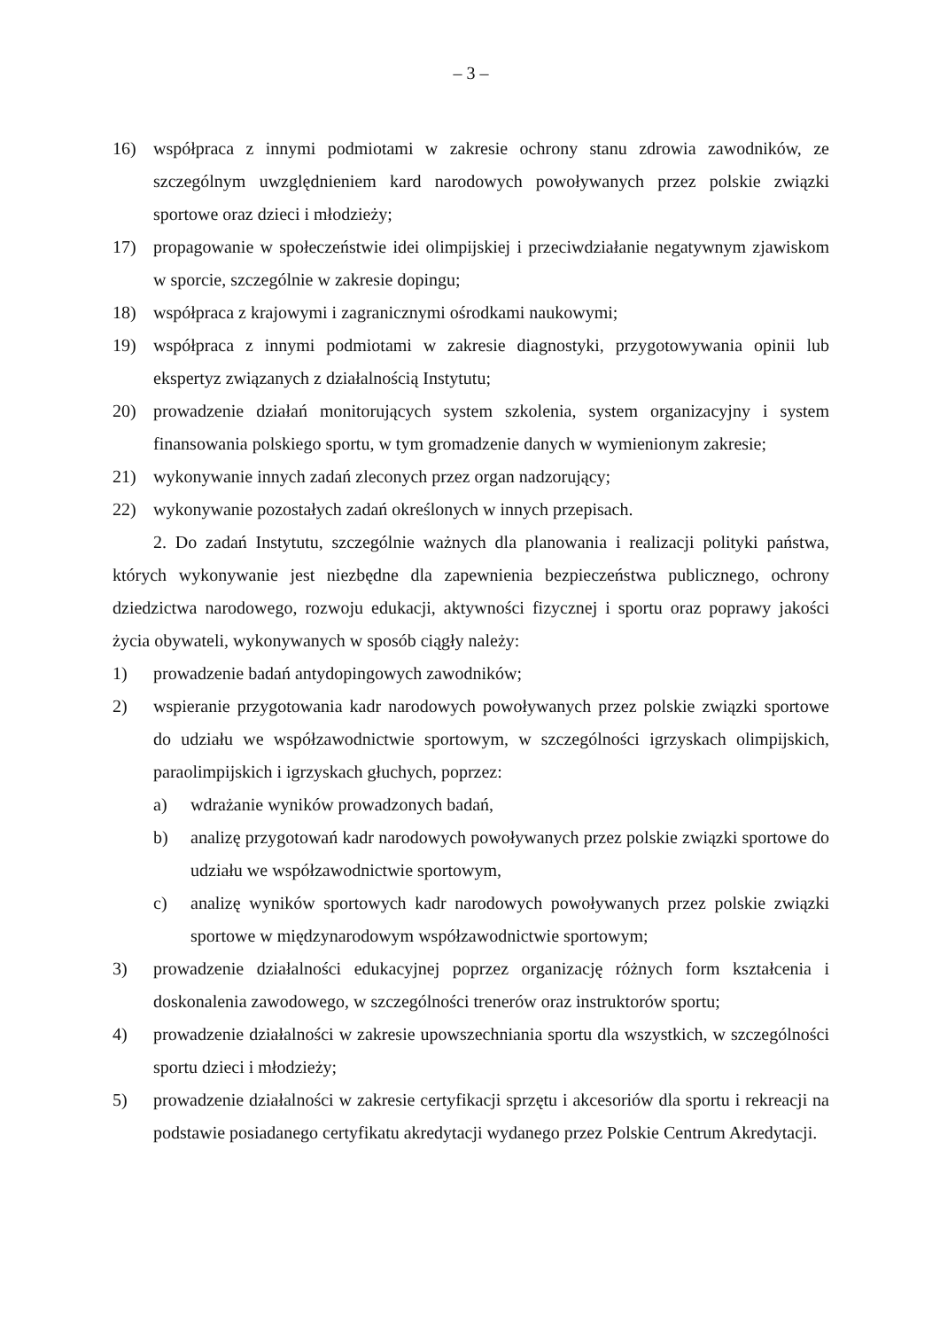– 3 –
16) współpraca z innymi podmiotami w zakresie ochrony stanu zdrowia zawodników, ze szczególnym uwzględnieniem kard narodowych powoływanych przez polskie związki sportowe oraz dzieci i młodzieży;
17) propagowanie w społeczeństwie idei olimpijskiej i przeciwdziałanie negatywnym zjawiskom w sporcie, szczególnie w zakresie dopingu;
18) współpraca z krajowymi i zagranicznymi ośrodkami naukowymi;
19) współpraca z innymi podmiotami w zakresie diagnostyki, przygotowywania opinii lub ekspertyz związanych z działalnością Instytutu;
20) prowadzenie działań monitorujących system szkolenia, system organizacyjny i system finansowania polskiego sportu, w tym gromadzenie danych w wymienionym zakresie;
21) wykonywanie innych zadań zleconych przez organ nadzorujący;
22) wykonywanie pozostałych zadań określonych w innych przepisach.
2. Do zadań Instytutu, szczególnie ważnych dla planowania i realizacji polityki państwa, których wykonywanie jest niezbędne dla zapewnienia bezpieczeństwa publicznego, ochrony dziedzictwa narodowego, rozwoju edukacji, aktywności fizycznej i sportu oraz poprawy jakości życia obywateli, wykonywanych w sposób ciągły należy:
1) prowadzenie badań antydopingowych zawodników;
2) wspieranie przygotowania kadr narodowych powoływanych przez polskie związki sportowe do udziału we współzawodnictwie sportowym, w szczególności igrzyskach olimpijskich, paraolimpijskich i igrzyskach głuchych, poprzez:
a) wdrażanie wyników prowadzonych badań,
b) analizę przygotowań kadr narodowych powoływanych przez polskie związki sportowe do udziału we współzawodnictwie sportowym,
c) analizę wyników sportowych kadr narodowych powoływanych przez polskie związki sportowe w międzynarodowym współzawodnictwie sportowym;
3) prowadzenie działalności edukacyjnej poprzez organizację różnych form kształcenia i doskonalenia zawodowego, w szczególności trenerów oraz instruktorów sportu;
4) prowadzenie działalności w zakresie upowszechniania sportu dla wszystkich, w szczególności sportu dzieci i młodzieży;
5) prowadzenie działalności w zakresie certyfikacji sprzętu i akcesoriów dla sportu i rekreacji na podstawie posiadanego certyfikatu akredytacji wydanego przez Polskie Centrum Akredytacji.